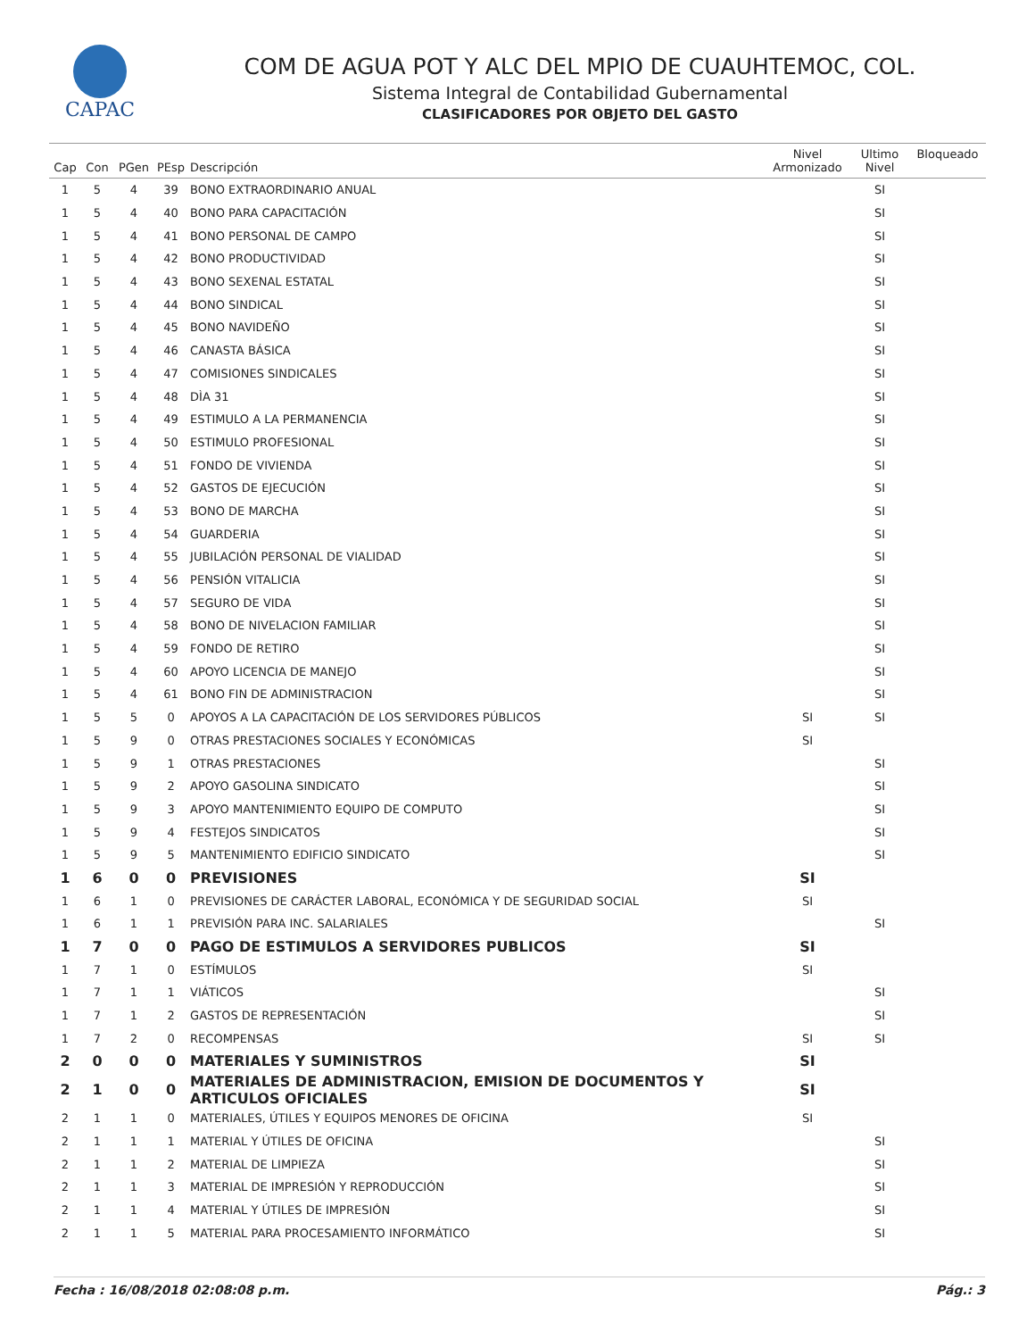CAPAC
COM DE AGUA POT Y ALC DEL MPIO DE CUAUHTEMOC, COL.
Sistema Integral de Contabilidad Gubernamental
CLASIFICADORES POR OBJETO DEL GASTO
| Cap | Con | PGen | PEsp | Descripción | Nivel Armonizado | Ultimo Nivel | Bloqueado |
| --- | --- | --- | --- | --- | --- | --- | --- |
| 1 | 5 | 4 | 39 | BONO EXTRAORDINARIO ANUAL | | SI | |
| 1 | 5 | 4 | 40 | BONO PARA CAPACITACIÓN | | SI | |
| 1 | 5 | 4 | 41 | BONO PERSONAL DE CAMPO | | SI | |
| 1 | 5 | 4 | 42 | BONO PRODUCTIVIDAD | | SI | |
| 1 | 5 | 4 | 43 | BONO SEXENAL ESTATAL | | SI | |
| 1 | 5 | 4 | 44 | BONO SINDICAL | | SI | |
| 1 | 5 | 4 | 45 | BONO NAVIDEÑO | | SI | |
| 1 | 5 | 4 | 46 | CANASTA BÁSICA | | SI | |
| 1 | 5 | 4 | 47 | COMISIONES SINDICALES | | SI | |
| 1 | 5 | 4 | 48 | DÌA 31 | | SI | |
| 1 | 5 | 4 | 49 | ESTIMULO A LA PERMANENCIA | | SI | |
| 1 | 5 | 4 | 50 | ESTIMULO PROFESIONAL | | SI | |
| 1 | 5 | 4 | 51 | FONDO DE VIVIENDA | | SI | |
| 1 | 5 | 4 | 52 | GASTOS DE EJECUCIÓN | | SI | |
| 1 | 5 | 4 | 53 | BONO DE MARCHA | | SI | |
| 1 | 5 | 4 | 54 | GUARDERIA | | SI | |
| 1 | 5 | 4 | 55 | JUBILACIÓN PERSONAL DE VIALIDAD | | SI | |
| 1 | 5 | 4 | 56 | PENSIÓN VITALICIA | | SI | |
| 1 | 5 | 4 | 57 | SEGURO DE VIDA | | SI | |
| 1 | 5 | 4 | 58 | BONO DE NIVELACION FAMILIAR | | SI | |
| 1 | 5 | 4 | 59 | FONDO DE RETIRO | | SI | |
| 1 | 5 | 4 | 60 | APOYO LICENCIA DE MANEJO | | SI | |
| 1 | 5 | 4 | 61 | BONO FIN DE ADMINISTRACION | | SI | |
| 1 | 5 | 5 | 0 | APOYOS A LA CAPACITACIÓN DE LOS SERVIDORES PÚBLICOS | SI | SI | |
| 1 | 5 | 9 | 0 | OTRAS PRESTACIONES SOCIALES Y ECONÓMICAS | SI | | |
| 1 | 5 | 9 | 1 | OTRAS PRESTACIONES | | SI | |
| 1 | 5 | 9 | 2 | APOYO GASOLINA SINDICATO | | SI | |
| 1 | 5 | 9 | 3 | APOYO MANTENIMIENTO EQUIPO DE COMPUTO | | SI | |
| 1 | 5 | 9 | 4 | FESTEJOS SINDICATOS | | SI | |
| 1 | 5 | 9 | 5 | MANTENIMIENTO EDIFICIO SINDICATO | | SI | |
| 1 | 6 | 0 | 0 | PREVISIONES | SI | | |
| 1 | 6 | 1 | 0 | PREVISIONES DE CARÁCTER LABORAL, ECONÓMICA Y DE SEGURIDAD SOCIAL | SI | | |
| 1 | 6 | 1 | 1 | PREVISIÓN PARA INC. SALARIALES | | SI | |
| 1 | 7 | 0 | 0 | PAGO DE ESTIMULOS A SERVIDORES PUBLICOS | SI | | |
| 1 | 7 | 1 | 0 | ESTÍMULOS | SI | | |
| 1 | 7 | 1 | 1 | VIÁTICOS | | SI | |
| 1 | 7 | 1 | 2 | GASTOS DE REPRESENTACIÓN | | SI | |
| 1 | 7 | 2 | 0 | RECOMPENSAS | SI | SI | |
| 2 | 0 | 0 | 0 | MATERIALES Y SUMINISTROS | SI | | |
| 2 | 1 | 0 | 0 | MATERIALES DE ADMINISTRACION, EMISION DE DOCUMENTOS Y ARTICULOS OFICIALES | SI | | |
| 2 | 1 | 1 | 0 | MATERIALES, ÚTILES Y EQUIPOS MENORES DE OFICINA | SI | | |
| 2 | 1 | 1 | 1 | MATERIAL Y ÚTILES DE OFICINA | | SI | |
| 2 | 1 | 1 | 2 | MATERIAL DE LIMPIEZA | | SI | |
| 2 | 1 | 1 | 3 | MATERIAL DE IMPRESIÓN Y REPRODUCCIÓN | | SI | |
| 2 | 1 | 1 | 4 | MATERIAL Y ÚTILES DE IMPRESIÓN | | SI | |
| 2 | 1 | 1 | 5 | MATERIAL PARA PROCESAMIENTO INFORMÁTICO | | SI | |
Fecha : 16/08/2018 02:08:08 p.m. Pág.: 3